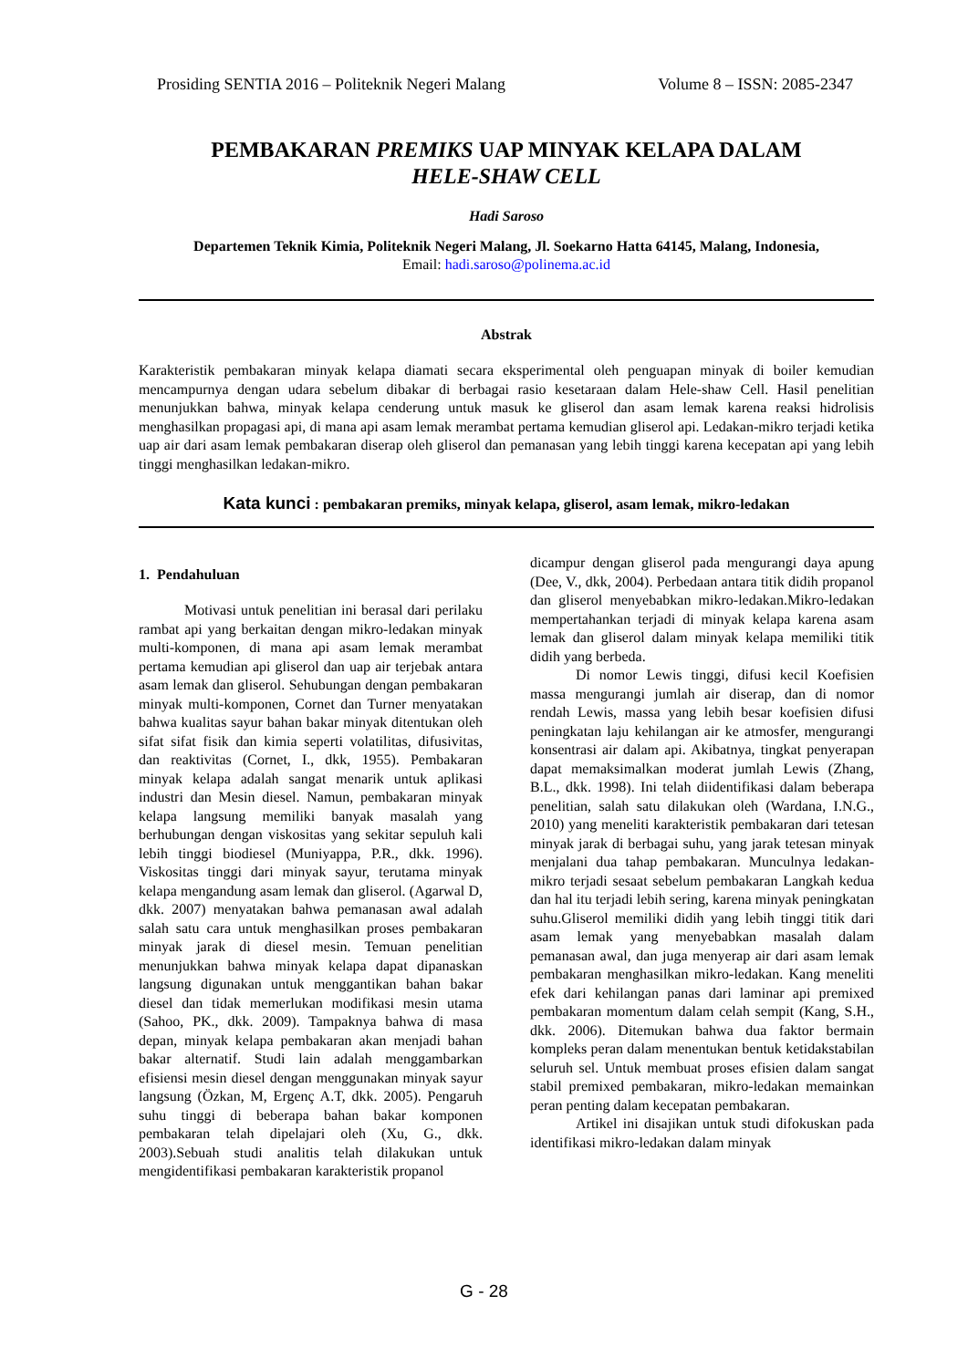Prosiding SENTIA 2016 – Politeknik Negeri Malang Volume 8 – ISSN: 2085-2347
PEMBAKARAN PREMIKS UAP MINYAK KELAPA DALAM
HELE-SHAW CELL
Hadi Saroso
Departemen Teknik Kimia, Politeknik Negeri Malang, Jl. Soekarno Hatta 64145, Malang, Indonesia,
Email: hadi.saroso@polinema.ac.id
Abstrak
Karakteristik pembakaran minyak kelapa diamati secara eksperimental oleh penguapan minyak di boiler kemudian mencampurnya dengan udara sebelum dibakar di berbagai rasio kesetaraan dalam Hele-shaw Cell. Hasil penelitian menunjukkan bahwa, minyak kelapa cenderung untuk masuk ke gliserol dan asam lemak karena reaksi hidrolisis menghasilkan propagasi api, di mana api asam lemak merambat pertama kemudian gliserol api. Ledakan-mikro terjadi ketika uap air dari asam lemak pembakaran diserap oleh gliserol dan pemanasan yang lebih tinggi karena kecepatan api yang lebih tinggi menghasilkan ledakan-mikro.
Kata kunci : pembakaran premiks, minyak kelapa, gliserol, asam lemak, mikro-ledakan
1. Pendahuluan
Motivasi untuk penelitian ini berasal dari perilaku rambat api yang berkaitan dengan mikro-ledakan minyak multi-komponen, di mana api asam lemak merambat pertama kemudian api gliserol dan uap air terjebak antara asam lemak dan gliserol. Sehubungan dengan pembakaran minyak multi-komponen, Cornet dan Turner menyatakan bahwa kualitas sayur bahan bakar minyak ditentukan oleh sifat sifat fisik dan kimia seperti volatilitas, difusivitas, dan reaktivitas (Cornet, I., dkk, 1955). Pembakaran minyak kelapa adalah sangat menarik untuk aplikasi industri dan Mesin diesel. Namun, pembakaran minyak kelapa langsung memiliki banyak masalah yang berhubungan dengan viskositas yang sekitar sepuluh kali lebih tinggi biodiesel (Muniyappa, P.R., dkk. 1996). Viskositas tinggi dari minyak sayur, terutama minyak kelapa mengandung asam lemak dan gliserol. (Agarwal D, dkk. 2007) menyatakan bahwa pemanasan awal adalah salah satu cara untuk menghasilkan proses pembakaran minyak jarak di diesel mesin. Temuan penelitian menunjukkan bahwa minyak kelapa dapat dipanaskan langsung digunakan untuk menggantikan bahan bakar diesel dan tidak memerlukan modifikasi mesin utama (Sahoo, PK., dkk. 2009). Tampaknya bahwa di masa depan, minyak kelapa pembakaran akan menjadi bahan bakar alternatif. Studi lain adalah menggambarkan efisiensi mesin diesel dengan menggunakan minyak sayur langsung (Özkan, M, Ergenç A.T, dkk. 2005). Pengaruh suhu tinggi di beberapa bahan bakar komponen pembakaran telah dipelajari oleh (Xu, G., dkk. 2003).Sebuah studi analitis telah dilakukan untuk mengidentifikasi pembakaran karakteristik propanol
dicampur dengan gliserol pada mengurangi daya apung (Dee, V., dkk, 2004). Perbedaan antara titik didih propanol dan gliserol menyebabkan mikro-ledakan.Mikro-ledakan mempertahankan terjadi di minyak kelapa karena asam lemak dan gliserol dalam minyak kelapa memiliki titik didih yang berbeda.
Di nomor Lewis tinggi, difusi kecil Koefisien massa mengurangi jumlah air diserap, dan di nomor rendah Lewis, massa yang lebih besar koefisien difusi peningkatan laju kehilangan air ke atmosfer, mengurangi konsentrasi air dalam api. Akibatnya, tingkat penyerapan dapat memaksimalkan moderat jumlah Lewis (Zhang, B.L., dkk. 1998). Ini telah diidentifikasi dalam beberapa penelitian, salah satu dilakukan oleh (Wardana, I.N.G., 2010) yang meneliti karakteristik pembakaran dari tetesan minyak jarak di berbagai suhu, yang jarak tetesan minyak menjalani dua tahap pembakaran. Munculnya ledakan-mikro terjadi sesaat sebelum pembakaran Langkah kedua dan hal itu terjadi lebih sering, karena minyak peningkatan suhu.Gliserol memiliki didih yang lebih tinggi titik dari asam lemak yang menyebabkan masalah dalam pemanasan awal, dan juga menyerap air dari asam lemak pembakaran menghasilkan mikro-ledakan. Kang meneliti efek dari kehilangan panas dari laminar api premixed pembakaran momentum dalam celah sempit (Kang, S.H., dkk. 2006). Ditemukan bahwa dua faktor bermain kompleks peran dalam menentukan bentuk ketidakstabilan seluruh sel. Untuk membuat proses efisien dalam sangat stabil premixed pembakaran, mikro-ledakan memainkan peran penting dalam kecepatan pembakaran.
Artikel ini disajikan untuk studi difokuskan pada identifikasi mikro-ledakan dalam minyak
G - 28